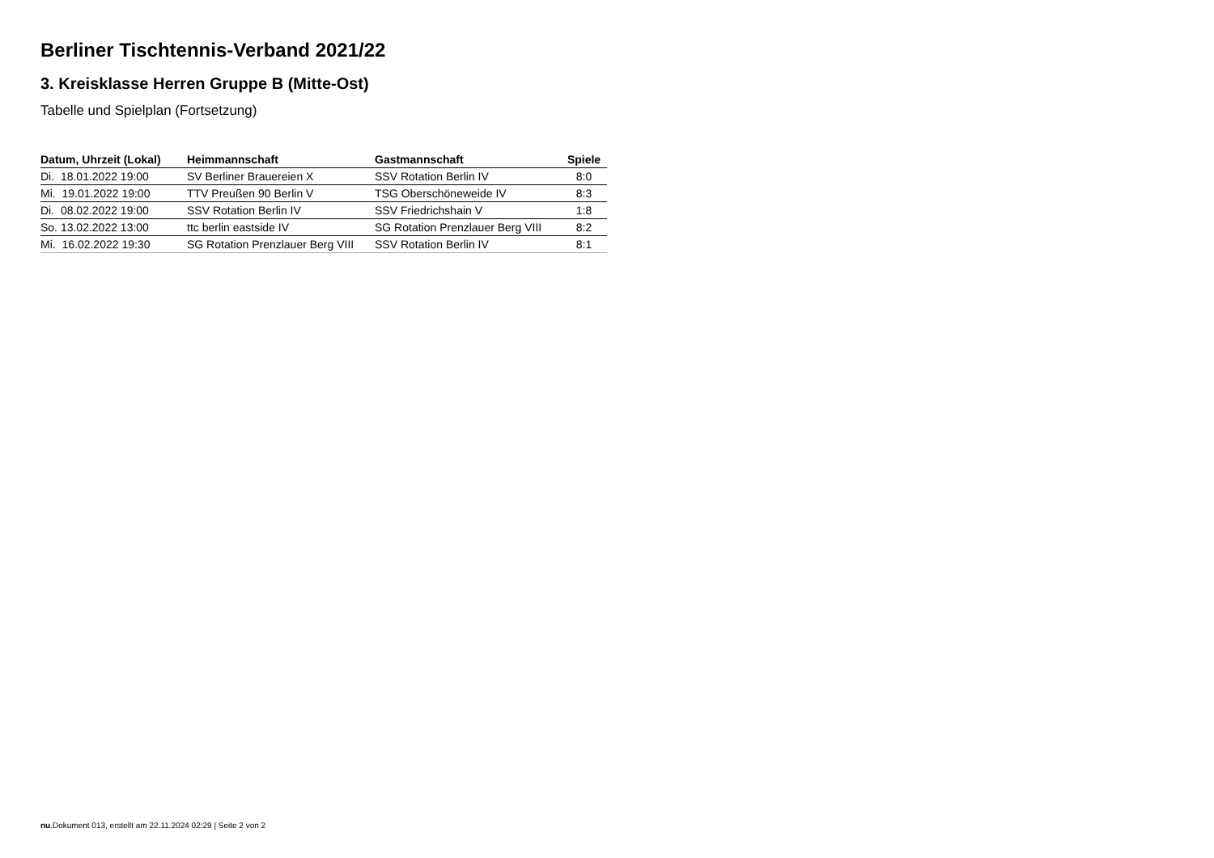Berliner Tischtennis-Verband 2021/22
3. Kreisklasse Herren Gruppe B (Mitte-Ost)
Tabelle und Spielplan (Fortsetzung)
| Datum, Uhrzeit (Lokal) | Heimmannschaft | Gastmannschaft | Spiele |
| --- | --- | --- | --- |
| Di. 18.01.2022 19:00 | SV Berliner Brauereien X | SSV Rotation Berlin IV | 8:0 |
| Mi. 19.01.2022 19:00 | TTV Preußen 90 Berlin V | TSG Oberschöneweide IV | 8:3 |
| Di. 08.02.2022 19:00 | SSV Rotation Berlin IV | SSV Friedrichshain V | 1:8 |
| So. 13.02.2022 13:00 | ttc berlin eastside IV | SG Rotation Prenzlauer Berg VIII | 8:2 |
| Mi. 16.02.2022 19:30 | SG Rotation Prenzlauer Berg VIII | SSV Rotation Berlin IV | 8:1 |
nu.Dokument 013, erstellt am 22.11.2024 02:29 | Seite 2 von 2